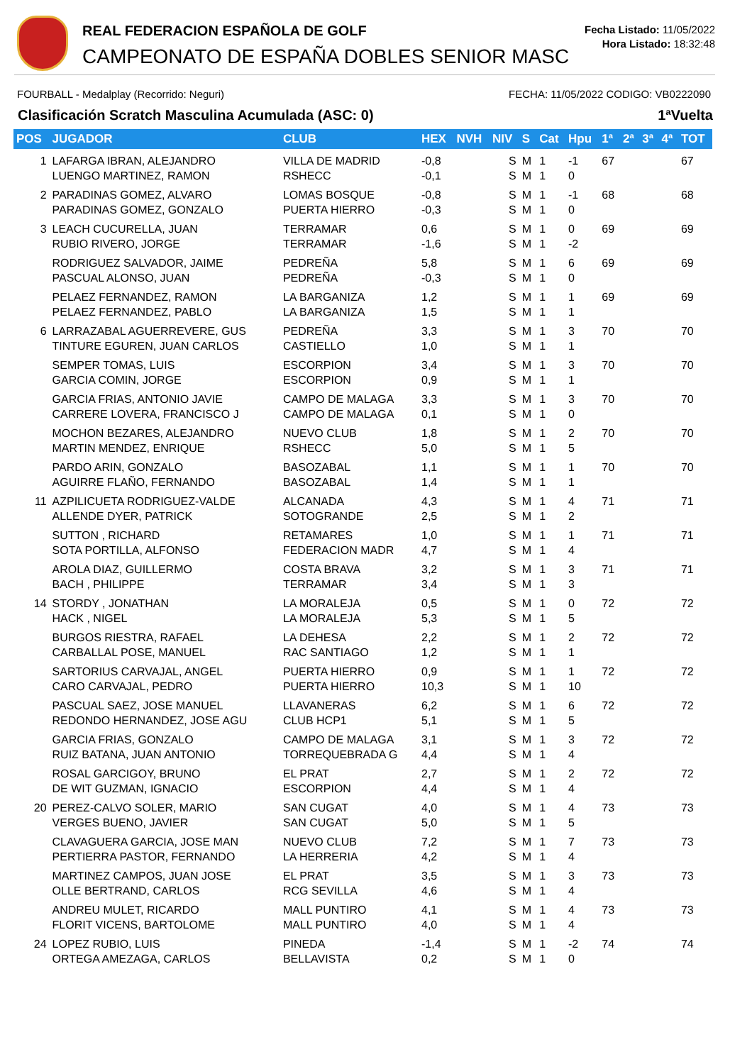REAL FEDERACION ESPAÑOLA DE GOLF
CAMPEONATO DE ESPAÑA DOBLES SENIOR MASC
Fecha Listado: 11/05/2022
Hora Listado: 18:32:48
FOURBALL - Medalplay (Recorrido: Neguri) FECHA: 11/05/2022 CODIGO: VB0222090
Clasificación Scratch Masculina Acumulada (ASC: 0) 1ªVuelta
| POS | JUGADOR | CLUB | HEX | NVH | NIV | S | Cat | Hpu | 1ª | 2ª | 3ª | 4ª | TOT |
| --- | --- | --- | --- | --- | --- | --- | --- | --- | --- | --- | --- | --- | --- |
| 1 | LAFARGA IBRAN, ALEJANDRO LUENGO MARTINEZ, RAMON | VILLA DE MADRID RSHECC | -0,8 -0,1 | | S S | M M | 1 1 | -1 0 | 67 | | | | 67 |
| 2 | PARADINAS GOMEZ, ALVARO PARADINAS GOMEZ, GONZALO | LOMAS BOSQUE PUERTA HIERRO | -0,8 -0,3 | | S S | M M | 1 1 | -1 0 | 68 | | | | 68 |
| 3 | LEACH CUCURELLA, JUAN RUBIO RIVERO, JORGE | TERRAMAR TERRAMAR | 0,6 -1,6 | | S S | M M | 1 1 | 0 -2 | 69 | | | | 69 |
| | RODRIGUEZ SALVADOR, JAIME PASCUAL ALONSO, JUAN | PEDREÑA PEDREÑA | 5,8 -0,3 | | S S | M M | 1 1 | 6 0 | 69 | | | | 69 |
| | PELAEZ FERNANDEZ, RAMON PELAEZ FERNANDEZ, PABLO | LA BARGANIZA LA BARGANIZA | 1,2 1,5 | | S S | M M | 1 1 | 1 1 | 69 | | | | 69 |
| 6 | LARRAZABAL AGUERREVERE, GUS TINTURE EGUREN, JUAN CARLOS | PEDREÑA CASTIELLO | 3,3 1,0 | | S S | M M | 1 1 | 3 1 | 70 | | | | 70 |
| | SEMPER TOMAS, LUIS GARCIA COMIN, JORGE | ESCORPION ESCORPION | 3,4 0,9 | | S S | M M | 1 1 | 3 1 | 70 | | | | 70 |
| | GARCIA FRIAS, ANTONIO JAVIE CARRERE LOVERA, FRANCISCO J | CAMPO DE MALAGA CAMPO DE MALAGA | 3,3 0,1 | | S S | M M | 1 1 | 3 0 | 70 | | | | 70 |
| | MOCHON BEZARES, ALEJANDRO MARTIN MENDEZ, ENRIQUE | NUEVO CLUB RSHECC | 1,8 5,0 | | S S | M M | 1 1 | 2 5 | 70 | | | | 70 |
| | PARDO ARIN, GONZALO AGUIRRE FLAÑO, FERNANDO | BASOZABAL BASOZABAL | 1,1 1,4 | | S S | M M | 1 1 | 1 1 | 70 | | | | 70 |
| 11 | AZPILICUETA RODRIGUEZ-VALDE ALLENDE DYER, PATRICK | ALCANADA SOTOGRANDE | 4,3 2,5 | | S S | M M | 1 1 | 4 2 | 71 | | | | 71 |
| | SUTTON , RICHARD SOTA PORTILLA, ALFONSO | RETAMARES FEDERACION MADR | 1,0 4,7 | | S S | M M | 1 1 | 1 4 | 71 | | | | 71 |
| | AROLA DIAZ, GUILLERMO BACH , PHILIPPE | COSTA BRAVA TERRAMAR | 3,2 3,4 | | S S | M M | 1 1 | 3 3 | 71 | | | | 71 |
| 14 | STORDY , JONATHAN HACK , NIGEL | LA MORALEJA LA MORALEJA | 0,5 5,3 | | S S | M M | 1 1 | 0 5 | 72 | | | | 72 |
| | BURGOS RIESTRA, RAFAEL CARBALLAL POSE, MANUEL | LA DEHESA RAC SANTIAGO | 2,2 1,2 | | S S | M M | 1 1 | 2 1 | 72 | | | | 72 |
| | SARTORIUS CARVAJAL, ANGEL CARO CARVAJAL, PEDRO | PUERTA HIERRO PUERTA HIERRO | 0,9 10,3 | | S S | M M | 1 1 | 1 10 | 72 | | | | 72 |
| | PASCUAL SAEZ, JOSE MANUEL REDONDO HERNANDEZ, JOSE AGU | LLAVANERAS CLUB HCP1 | 6,2 5,1 | | S S | M M | 1 1 | 6 5 | 72 | | | | 72 |
| | GARCIA FRIAS, GONZALO RUIZ BATANA, JUAN ANTONIO | CAMPO DE MALAGA TORREQUEBRADA G | 3,1 4,4 | | S S | M M | 1 1 | 3 4 | 72 | | | | 72 |
| | ROSAL GARCIGOY, BRUNO DE WIT GUZMAN, IGNACIO | EL PRAT ESCORPION | 2,7 4,4 | | S S | M M | 1 1 | 2 4 | 72 | | | | 72 |
| 20 | PEREZ-CALVO SOLER, MARIO VERGES BUENO, JAVIER | SAN CUGAT SAN CUGAT | 4,0 5,0 | | S S | M M | 1 1 | 4 5 | 73 | | | | 73 |
| | CLAVAGUERA GARCIA, JOSE MAN PERTIERRA PASTOR, FERNANDO | NUEVO CLUB LA HERRERIA | 7,2 4,2 | | S S | M M | 1 1 | 7 4 | 73 | | | | 73 |
| | MARTINEZ CAMPOS, JUAN JOSE OLLE BERTRAND, CARLOS | EL PRAT RCG SEVILLA | 3,5 4,6 | | S S | M M | 1 1 | 3 4 | 73 | | | | 73 |
| | ANDREU MULET, RICARDO FLORIT VICENS, BARTOLOME | MALL PUNTIRO MALL PUNTIRO | 4,1 4,0 | | S S | M M | 1 1 | 4 4 | 73 | | | | 73 |
| 24 | LOPEZ RUBIO, LUIS ORTEGA AMEZAGA, CARLOS | PINEDA BELLAVISTA | -1,4 0,2 | | S S | M M | 1 1 | -2 0 | 74 | | | | 74 |